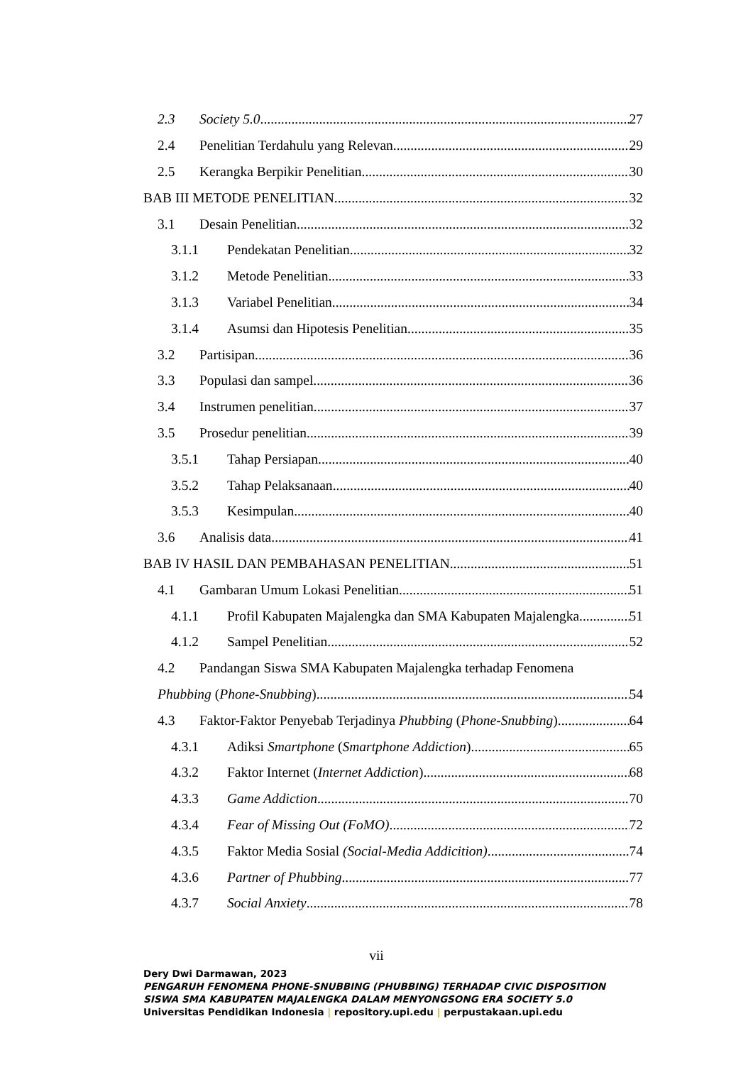2.3 Society 5.0 27
2.4 Penelitian Terdahulu yang Relevan 29
2.5 Kerangka Berpikir Penelitian 30
BAB III METODE PENELITIAN 32
3.1 Desain Penelitian 32
3.1.1 Pendekatan Penelitian 32
3.1.2 Metode Penelitian 33
3.1.3 Variabel Penelitian 34
3.1.4 Asumsi dan Hipotesis Penelitian 35
3.2 Partisipan 36
3.3 Populasi dan sampel 36
3.4 Instrumen penelitian 37
3.5 Prosedur penelitian 39
3.5.1 Tahap Persiapan 40
3.5.2 Tahap Pelaksanaan 40
3.5.3 Kesimpulan 40
3.6 Analisis data 41
BAB IV HASIL DAN PEMBAHASAN PENELITIAN 51
4.1 Gambaran Umum Lokasi Penelitian 51
4.1.1 Profil Kabupaten Majalengka dan SMA Kabupaten Majalengka 51
4.1.2 Sampel Penelitian 52
4.2 Pandangan Siswa SMA Kabupaten Majalengka terhadap Fenomena
Phubbing (Phone-Snubbing) 54
4.3 Faktor-Faktor Penyebab Terjadinya Phubbing (Phone-Snubbing) 64
4.3.1 Adiksi Smartphone (Smartphone Addiction) 65
4.3.2 Faktor Internet (Internet Addiction) 68
4.3.3 Game Addiction 70
4.3.4 Fear of Missing Out (FoMO) 72
4.3.5 Faktor Media Sosial (Social-Media Addicition) 74
4.3.6 Partner of Phubbing 77
4.3.7 Social Anxiety 78
vii
Dery Dwi Darmawan, 2023
PENGARUH FENOMENA PHONE-SNUBBING (PHUBBING) TERHADAP CIVIC DISPOSITION
SISWA SMA KABUPATEN MAJALENGKA DALAM MENYONGSONG ERA SOCIETY 5.0
Universitas Pendidikan Indonesia | repository.upi.edu | perpustakaan.upi.edu